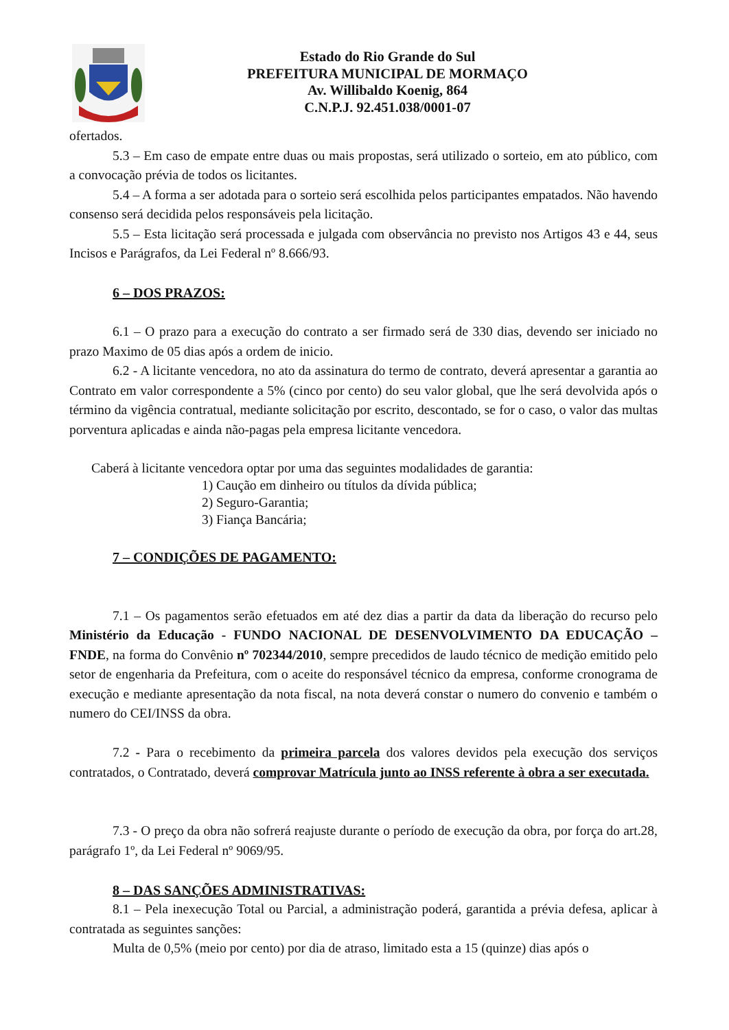Estado do Rio Grande do Sul
PREFEITURA MUNICIPAL DE MORMAÇO
Av. Willibaldo Koenig, 864
C.N.P.J. 92.451.038/0001-07
ofertados.
5.3 – Em caso de empate entre duas ou mais propostas, será utilizado o sorteio, em ato público, com a convocação prévia de todos os licitantes.
5.4 – A forma a ser adotada para o sorteio será escolhida pelos participantes empatados. Não havendo consenso será decidida pelos responsáveis pela licitação.
5.5 – Esta licitação será processada e julgada com observância no previsto nos Artigos 43 e 44, seus Incisos e Parágrafos, da Lei Federal nº 8.666/93.
6 – DOS PRAZOS:
6.1 – O prazo para a execução do contrato a ser firmado será de 330 dias, devendo ser iniciado no prazo Maximo de 05 dias após a ordem de inicio.
6.2 - A licitante vencedora, no ato da assinatura do termo de contrato, deverá apresentar a garantia ao Contrato em valor correspondente a 5% (cinco por cento) do seu valor global, que lhe será devolvida após o término da vigência contratual, mediante solicitação por escrito, descontado, se for o caso, o valor das multas porventura aplicadas e ainda não-pagas pela empresa licitante vencedora.
Caberá à licitante vencedora optar por uma das seguintes modalidades de garantia:
1) Caução em dinheiro ou títulos da dívida pública;
2) Seguro-Garantia;
3) Fiança Bancária;
7 – CONDIÇÕES DE PAGAMENTO:
7.1 – Os pagamentos serão efetuados em até dez dias a partir da data da liberação do recurso pelo Ministério da Educação - FUNDO NACIONAL DE DESENVOLVIMENTO DA EDUCAÇÃO – FNDE, na forma do Convênio nº 702344/2010, sempre precedidos de laudo técnico de medição emitido pelo setor de engenharia da Prefeitura, com o aceite do responsável técnico da empresa, conforme cronograma de execução e mediante apresentação da nota fiscal, na nota deverá constar o numero do convenio e também o numero do CEI/INSS da obra.
7.2 - Para o recebimento da primeira parcela dos valores devidos pela execução dos serviços contratados, o Contratado, deverá comprovar Matrícula junto ao INSS referente à obra a ser executada.
7.3 - O preço da obra não sofrerá reajuste durante o período de execução da obra, por força do art.28, parágrafo 1º, da Lei Federal nº 9069/95.
8 – DAS SANÇÕES ADMINISTRATIVAS:
8.1 – Pela inexecução Total ou Parcial, a administração poderá, garantida a prévia defesa, aplicar à contratada as seguintes sanções:
Multa de 0,5% (meio por cento) por dia de atraso, limitado esta a 15 (quinze) dias após o